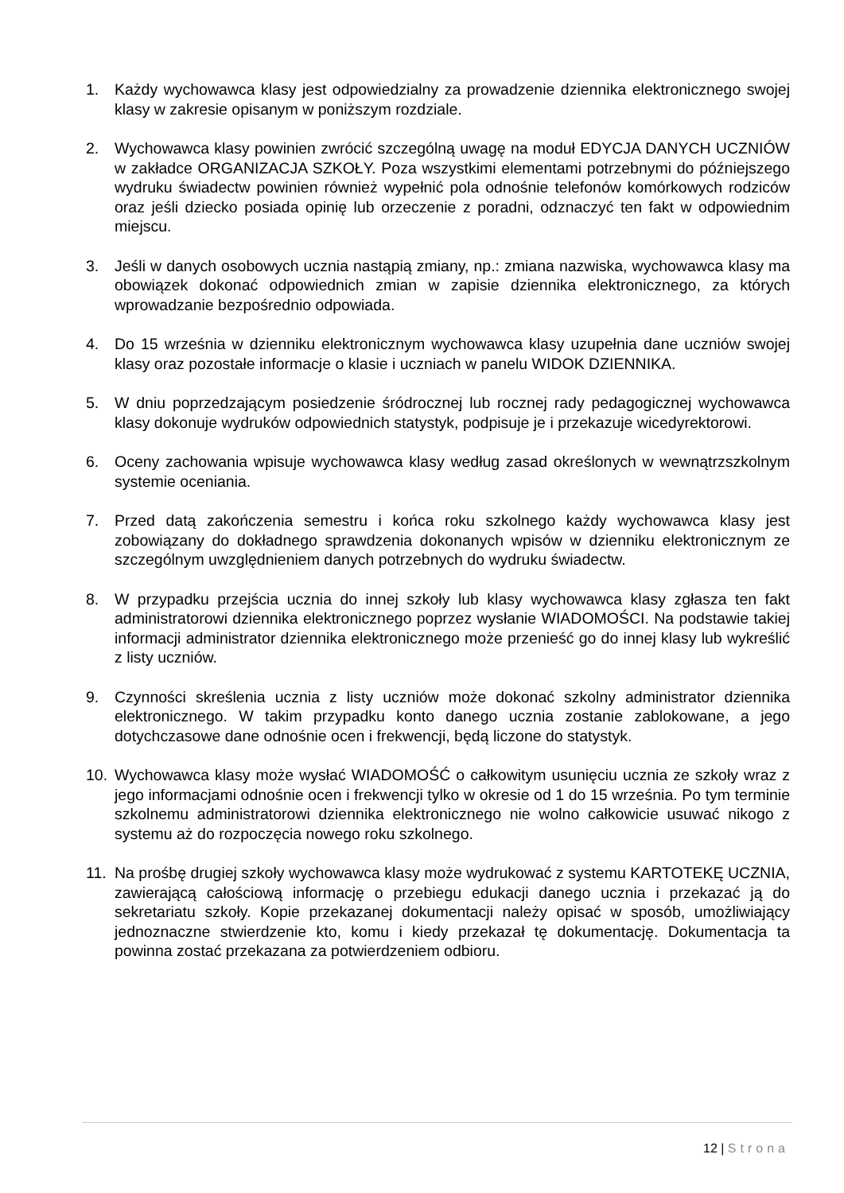1. Każdy wychowawca klasy jest odpowiedzialny za prowadzenie dziennika elektronicznego swojej klasy w zakresie opisanym w poniższym rozdziale.
2. Wychowawca klasy powinien zwrócić szczególną uwagę na moduł EDYCJA DANYCH UCZNIÓW w zakładce ORGANIZACJA SZKOŁY. Poza wszystkimi elementami potrzebnymi do późniejszego wydruku świadectw powinien również wypełnić pola odnośnie telefonów komórkowych rodziców oraz jeśli dziecko posiada opinię lub orzeczenie z poradni, odznaczyć ten fakt w odpowiednim miejscu.
3. Jeśli w danych osobowych ucznia nastąpią zmiany, np.: zmiana nazwiska, wychowawca klasy ma obowiązek dokonać odpowiednich zmian w zapisie dziennika elektronicznego, za których wprowadzanie bezpośrednio odpowiada.
4. Do 15 września w dzienniku elektronicznym wychowawca klasy uzupełnia dane uczniów swojej klasy oraz pozostałe informacje o klasie i uczniach w panelu WIDOK DZIENNIKA.
5. W dniu poprzedzającym posiedzenie śródrocznej lub rocznej rady pedagogicznej wychowawca klasy dokonuje wydruków odpowiednich statystyk, podpisuje je i przekazuje wicedyrektorowi.
6. Oceny zachowania wpisuje wychowawca klasy według zasad określonych w wewnątrzszkolnym systemie oceniania.
7. Przed datą zakończenia semestru i końca roku szkolnego każdy wychowawca klasy jest zobowiązany do dokładnego sprawdzenia dokonanych wpisów w dzienniku elektronicznym ze szczególnym uwzględnieniem danych potrzebnych do wydruku świadectw.
8. W przypadku przejścia ucznia do innej szkoły lub klasy wychowawca klasy zgłasza ten fakt administratorowi dziennika elektronicznego poprzez wysłanie WIADOMOŚCI. Na podstawie takiej informacji administrator dziennika elektronicznego może przenieść go do innej klasy lub wykreślić z listy uczniów.
9. Czynności skreślenia ucznia z listy uczniów może dokonać szkolny administrator dziennika elektronicznego. W takim przypadku konto danego ucznia zostanie zablokowane, a jego dotychczasowe dane odnośnie ocen i frekwencji, będą liczone do statystyk.
10. Wychowawca klasy może wysłać WIADOMOŚĆ o całkowitym usunięciu ucznia ze szkoły wraz z jego informacjami odnośnie ocen i frekwencji tylko w okresie od 1 do 15 września. Po tym terminie szkolnemu administratorowi dziennika elektronicznego nie wolno całkowicie usuwać nikogo z systemu aż do rozpoczęcia nowego roku szkolnego.
11. Na prośbę drugiej szkoły wychowawca klasy może wydrukować z systemu KARTOTEKĘ UCZNIA, zawierającą całościową informację o przebiegu edukacji danego ucznia i przekazać ją do sekretariatu szkoły. Kopie przekazanej dokumentacji należy opisać w sposób, umożliwiający jednoznaczne stwierdzenie kto, komu i kiedy przekazał tę dokumentację. Dokumentacja ta powinna zostać przekazana za potwierdzeniem odbioru.
12 | Strona